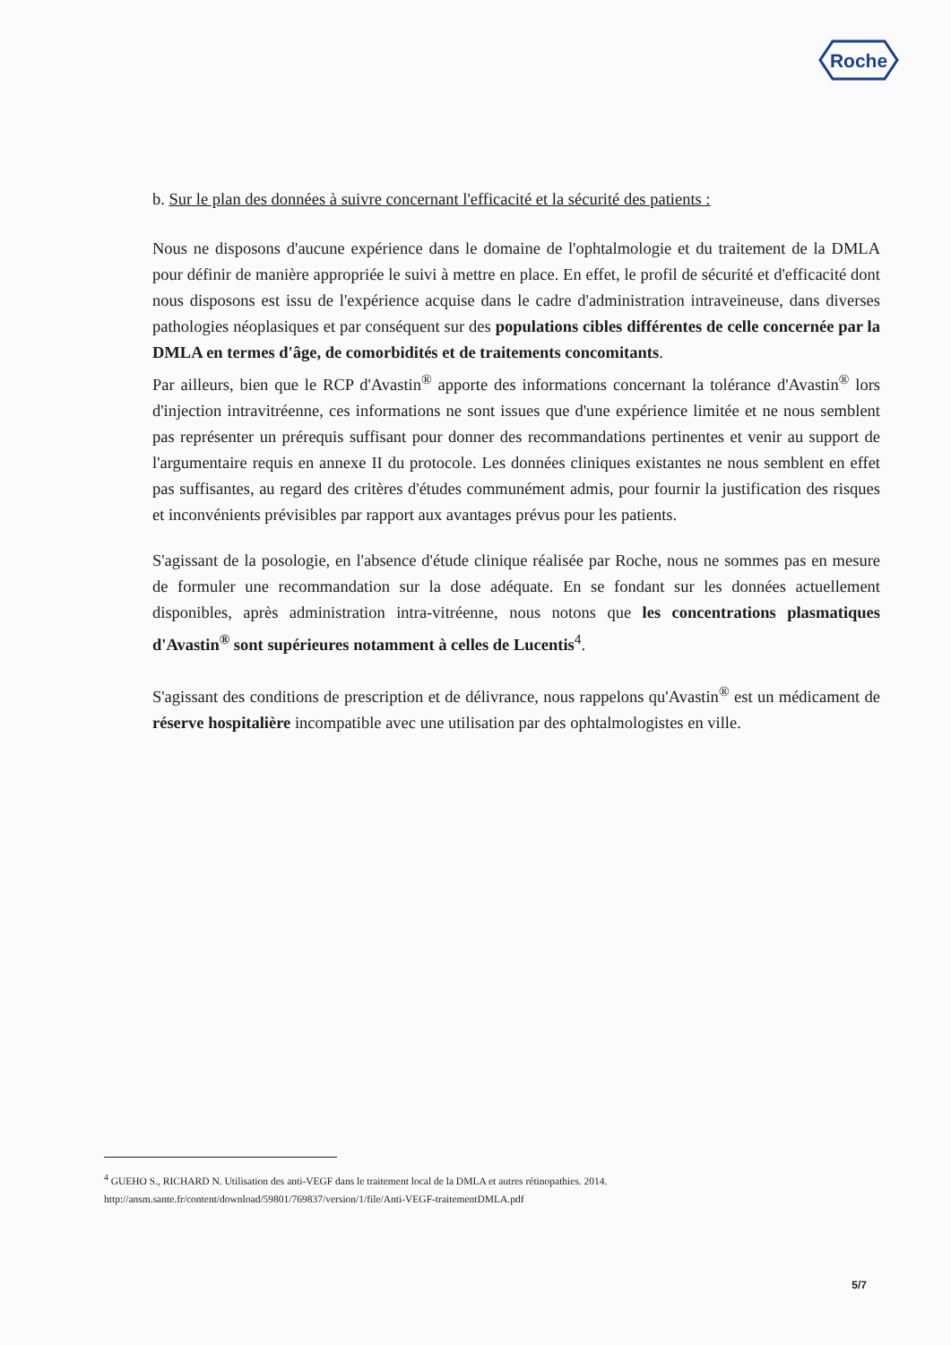Roche
b. Sur le plan des données à suivre concernant l'efficacité et la sécurité des patients :
Nous ne disposons d'aucune expérience dans le domaine de l'ophtalmologie et du traitement de la DMLA pour définir de manière appropriée le suivi à mettre en place. En effet, le profil de sécurité et d'efficacité dont nous disposons est issu de l'expérience acquise dans le cadre d'administration intraveineuse, dans diverses pathologies néoplasiques et par conséquent sur des populations cibles différentes de celle concernée par la DMLA en termes d'âge, de comorbidités et de traitements concomitants.
Par ailleurs, bien que le RCP d'Avastin<sup>®</sup> apporte des informations concernant la tolérance d'Avastin<sup>®</sup> lors d'injection intravitréenne, ces informations ne sont issues que d'une expérience limitée et ne nous semblent pas représenter un prérequis suffisant pour donner des recommandations pertinentes et venir au support de l'argumentaire requis en annexe II du protocole. Les données cliniques existantes ne nous semblent en effet pas suffisantes, au regard des critères d'études communément admis, pour fournir la justification des risques et inconvénients prévisibles par rapport aux avantages prévus pour les patients.
S'agissant de la posologie, en l'absence d'étude clinique réalisée par Roche, nous ne sommes pas en mesure de formuler une recommandation sur la dose adéquate. En se fondant sur les données actuellement disponibles, après administration intra-vitréenne, nous notons que les concentrations plasmatiques d'Avastin<sup>®</sup> sont supérieures notamment à celles de Lucentis<sup>4</sup>.
S'agissant des conditions de prescription et de délivrance, nous rappelons qu'Avastin<sup>®</sup> est un médicament de réserve hospitalière incompatible avec une utilisation par des ophtalmologistes en ville.
<sup>4</sup> GUEHO S., RICHARD N. Utilisation des anti-VEGF dans le traitement local de la DMLA et autres rétinopathies. 2014.
http://ansm.sante.fr/content/download/59801/769837/version/1/file/Anti-VEGF-traitementDMLA.pdf
5/7